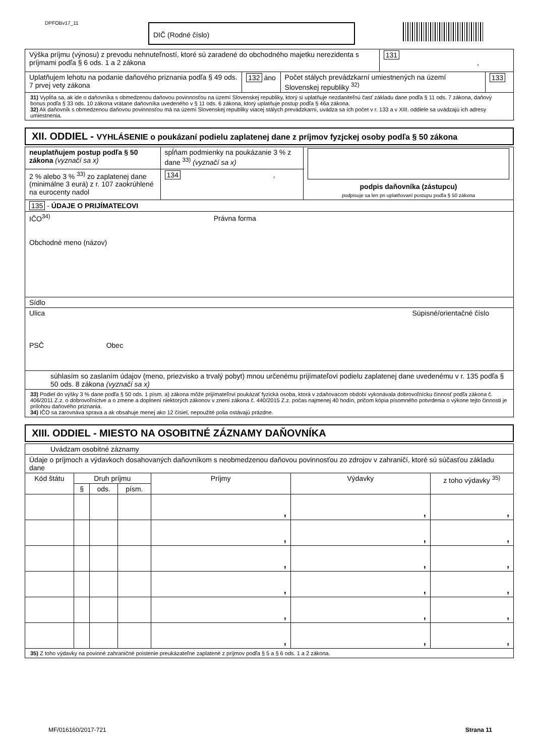DPFOBv17_11 DIČ (Rodné číslo)
| Výška príjmu (výnosu) z prevodu nehnuteľností, ktoré sú zaradené do obchodného majetku nerezidenta s príjmami podľa § 6 ods. 1 a 2 zákona | | | 131 , | |
| Uplatňujem lehotu na podanie daňového priznania podľa § 49 ods. 7 prvej vety zákona | 132 áno | Počet stálych prevádzkarní umiestnených na území Slovenskej republiky <sup>32)</sup> | | 133 |
| 31) Vypĺňa sa, ak ide o daňovníka s obmedzenou daňovou povinnosťou na území Slovenskej republiky, ktorý si uplatňuje nezdaniteľnú časť základu dane podľa § 11 ods. 7 zákona, daňový bonus podľa § 33 ods. 10 zákona vrátane daňovníka uvedeného v § 11 ods. 6 zákona, ktorý uplatňuje postup podľa § 46a zákona. 32) Ak daňovník s obmedzenou daňovou povinnosťou má na území Slovenskej republiky viacej stálych prevádzkarní, uvádza sa ich počet v r. 133 a v XIII. oddiele sa uvádzajú ich adresy umiestnenia. | | | | |
XII. ODDIEL - VYHLÁSENIE o poukázaní podielu zaplatenej dane z príjmov fyzjckej osoby podľa § 50 zákona
| neuplatňujem postup podľa § 50 zákona (vyznačí sa x) | spĺňam podmienky na poukázanie 3 % z dane <sup>33)</sup> (vyznačí sa x) | podpis daňovníka (zástupcu) podpisuje sa len pri uplatňovaní postupu podľa § 50 zákona |
| 2 % alebo 3 % <sup>33)</sup> zo zaplatenej dane (minimálne 3 eurá) z r. 107 zaokrúhlené na eurocenty nadol | 134 , | |
| 135 - ÚDAJE O PRIJÍMATEĽOVI | | |
| IČO<sup>34)</sup> Právna forma Obchodné meno (názov) | | |
| Sídlo | | |
| Ulica Súpisné/orientačné číslo PSČ Obec | | |
| súhlasím so zaslaním údajov (meno, priezvisko a trvalý pobyt) mnou určenému prijímateľovi podielu zaplatenej dane uvedenému v r. 135 podľa § 50 ods. 8 zákona (vyznačí sa x) | | |
| 33) Podiel do výšky 3 % dane podľa § 50 ods. 1 písm. a) zákona môže prijímateľovi poukázať fyzická osoba, ktorá v zdaňovacom období vykonávala dobrovoľnícku činnosť podľa zákona č. 406/2011 Z.z. o dobrovoľníctve a o zmene a doplnení niektorých zákonov v znení zákona č. 440/2015 Z.z. počas najmenej 40 hodín, pričom kópia písomného potvrdenia o výkone tejto činnosti je prílohou daňového priznania. 34) IČO sa zarovnáva sprava a ak obsahuje menej ako 12 čísiel, nepoužité polia ostávajú prázdne. | | |
XIII. ODDIEL - MIESTO NA OSOBITNÉ ZÁZNAMY DAŇOVNÍKA
| Uvádzam osobitné záznamy | | | | | | |
| Údaje o príjmoch a výdavkoch dosahovaných daňovníkom s neobmedzenou daňovou povinnosťou zo zdrojov v zahraničí, ktoré sú súčasťou základu dane | | | | | | |
| Kód štátu | Druh príjmu | | | Príjmy | Výdavky | z toho výdavky <sup>35)</sup> |
| | § | ods. | písm. | | | |
| | | | | , | , | , |
| | | | | , | , | , |
| | | | | , | , | , |
| | | | | , | , | , |
| | | | | , | , | , |
| | | | | , | , | , |
| 35) Z toho výdavky na povinné zahraničné poistenie preukázateľne zaplatené z príjmov podľa § 5 a § 6 ods. 1 a 2 zákona. | | | | | | |
MF/016160/2017-721 Strana 11